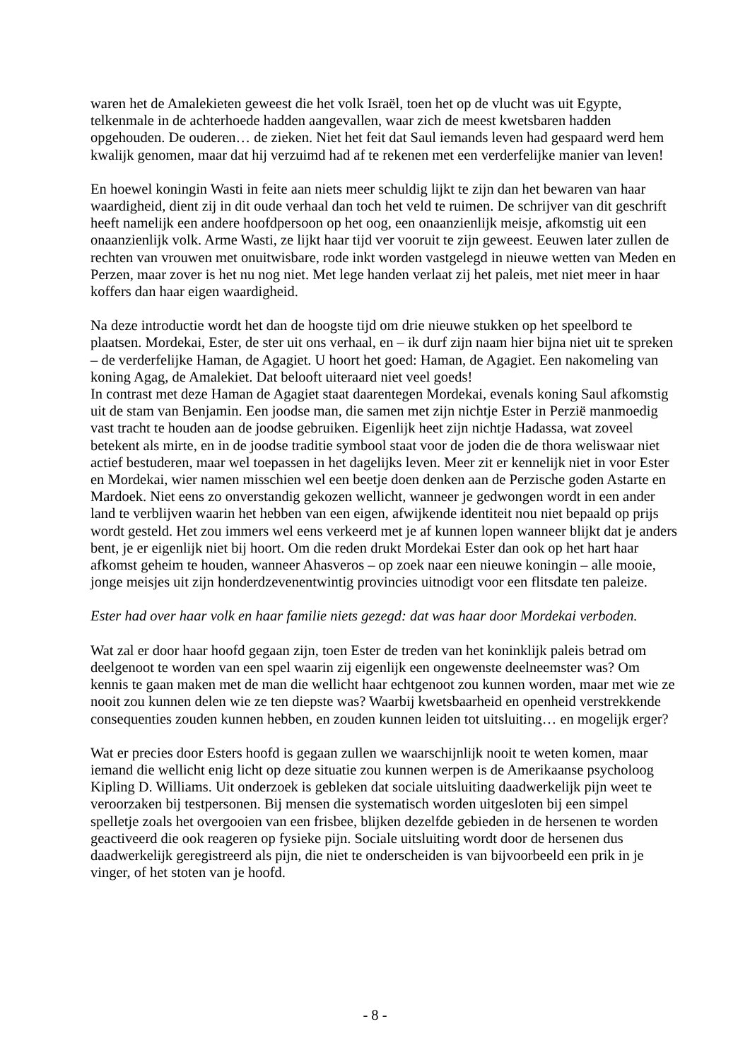waren het de Amalekieten geweest die het volk Israël, toen het op de vlucht was uit Egypte, telkenmale in de achterhoede hadden aangevallen, waar zich de meest kwetsbaren hadden opgehouden. De ouderen… de zieken. Niet het feit dat Saul iemands leven had gespaard werd hem kwalijk genomen, maar dat hij verzuimd had af te rekenen met een verderfelijke manier van leven!
En hoewel koningin Wasti in feite aan niets meer schuldig lijkt te zijn dan het bewaren van haar waardigheid, dient zij in dit oude verhaal dan toch het veld te ruimen. De schrijver van dit geschrift heeft namelijk een andere hoofdpersoon op het oog, een onaanzienlijk meisje, afkomstig uit een onaanzienlijk volk. Arme Wasti, ze lijkt haar tijd ver vooruit te zijn geweest. Eeuwen later zullen de rechten van vrouwen met onuitwisbare, rode inkt worden vastgelegd in nieuwe wetten van Meden en Perzen, maar zover is het nu nog niet. Met lege handen verlaat zij het paleis, met niet meer in haar koffers dan haar eigen waardigheid.
Na deze introductie wordt het dan de hoogste tijd om drie nieuwe stukken op het speelbord te plaatsen. Mordekai, Ester, de ster uit ons verhaal, en – ik durf zijn naam hier bijna niet uit te spreken – de verderfelijke Haman, de Agagiet. U hoort het goed: Haman, de Agagiet. Een nakomeling van koning Agag, de Amalekiet. Dat belooft uiteraard niet veel goeds!
In contrast met deze Haman de Agagiet staat daarentegen Mordekai, evenals koning Saul afkomstig uit de stam van Benjamin. Een joodse man, die samen met zijn nichtje Ester in Perzië manmoedig vast tracht te houden aan de joodse gebruiken. Eigenlijk heet zijn nichtje Hadassa, wat zoveel betekent als mirte, en in de joodse traditie symbool staat voor de joden die de thora weliswaar niet actief bestuderen, maar wel toepassen in het dagelijks leven. Meer zit er kennelijk niet in voor Ester en Mordekai, wier namen misschien wel een beetje doen denken aan de Perzische goden Astarte en Mardoek. Niet eens zo onverstandig gekozen wellicht, wanneer je gedwongen wordt in een ander land te verblijven waarin het hebben van een eigen, afwijkende identiteit nou niet bepaald op prijs wordt gesteld. Het zou immers wel eens verkeerd met je af kunnen lopen wanneer blijkt dat je anders bent, je er eigenlijk niet bij hoort. Om die reden drukt Mordekai Ester dan ook op het hart haar afkomst geheim te houden, wanneer Ahasveros – op zoek naar een nieuwe koningin – alle mooie, jonge meisjes uit zijn honderdzevenentwintig provincies uitnodigt voor een flitsdate ten paleize.
Ester had over haar volk en haar familie niets gezegd: dat was haar door Mordekai verboden.
Wat zal er door haar hoofd gegaan zijn, toen Ester de treden van het koninklijk paleis betrad om deelgenoot te worden van een spel waarin zij eigenlijk een ongewenste deelneemster was? Om kennis te gaan maken met de man die wellicht haar echtgenoot zou kunnen worden, maar met wie ze nooit zou kunnen delen wie ze ten diepste was? Waarbij kwetsbaarheid en openheid verstrekkende consequenties zouden kunnen hebben, en zouden kunnen leiden tot uitsluiting… en mogelijk erger?
Wat er precies door Esters hoofd is gegaan zullen we waarschijnlijk nooit te weten komen, maar iemand die wellicht enig licht op deze situatie zou kunnen werpen is de Amerikaanse psycholoog Kipling D. Williams. Uit onderzoek is gebleken dat sociale uitsluiting daadwerkelijk pijn weet te veroorzaken bij testpersonen. Bij mensen die systematisch worden uitgesloten bij een simpel spelletje zoals het overgooien van een frisbee, blijken dezelfde gebieden in de hersenen te worden geactiveerd die ook reageren op fysieke pijn. Sociale uitsluiting wordt door de hersenen dus daadwerkelijk geregistreerd als pijn, die niet te onderscheiden is van bijvoorbeeld een prik in je vinger, of het stoten van je hoofd.
- 8 -